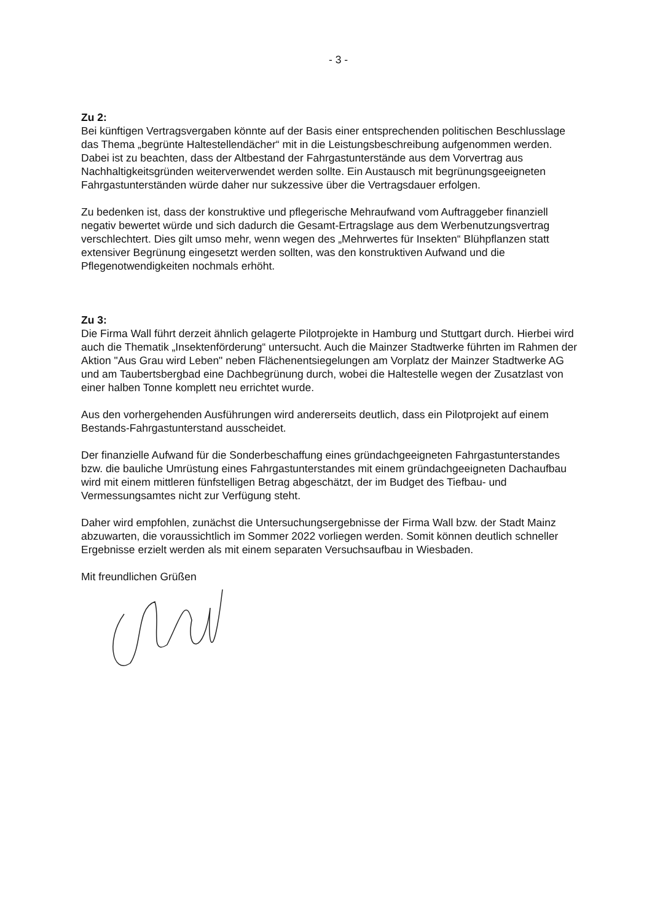- 3 -
Zu 2:
Bei künftigen Vertragsvergaben könnte auf der Basis einer entsprechenden politischen Beschlusslage das Thema „begrünte Haltestellendächer“ mit in die Leistungsbeschreibung aufgenommen werden. Dabei ist zu beachten, dass der Altbestand der Fahrgastunterstände aus dem Vorvertrag aus Nachhaltigkeitsgründen weiterverwendet werden sollte. Ein Austausch mit begrünungsgeeigneten Fahrgastunterständen würde daher nur sukzessive über die Vertragsdauer erfolgen.
Zu bedenken ist, dass der konstruktive und pflegerische Mehraufwand vom Auftraggeber finanziell negativ bewertet würde und sich dadurch die Gesamt-Ertragslage aus dem Werbenutzungsvertrag verschlechtert. Dies gilt umso mehr, wenn wegen des „Mehrwertes für Insekten“ Blühpflanzen statt extensiver Begrünung eingesetzt werden sollten, was den konstruktiven Aufwand und die Pflegenotwendigkeiten nochmals erhöht.
Zu 3:
Die Firma Wall führt derzeit ähnlich gelagerte Pilotprojekte in Hamburg und Stuttgart durch. Hierbei wird auch die Thematik „Insektenförderung“ untersucht. Auch die Mainzer Stadtwerke führten im Rahmen der Aktion "Aus Grau wird Leben" neben Flächenentsiegelungen am Vorplatz der Mainzer Stadtwerke AG und am Taubertsbergbad eine Dachbegrünung durch, wobei die Haltestelle wegen der Zusatzlast von einer halben Tonne komplett neu errichtet wurde.
Aus den vorhergehenden Ausführungen wird andererseits deutlich, dass ein Pilotprojekt auf einem Bestands-Fahrgastunterstand ausscheidet.
Der finanzielle Aufwand für die Sonderbeschaffung eines gründachgeeigneten Fahrgastunterstandes bzw. die bauliche Umrüstung eines Fahrgastunterstandes mit einem gründachgeeigneten Dachaufbau wird mit einem mittleren fünfstelligen Betrag abgeschätzt, der im Budget des Tiefbau- und Vermessungsamtes nicht zur Verfügung steht.
Daher wird empfohlen, zunächst die Untersuchungsergebnisse der Firma Wall bzw. der Stadt Mainz abzuwarten, die voraussichtlich im Sommer 2022 vorliegen werden. Somit können deutlich schneller Ergebnisse erzielt werden als mit einem separaten Versuchsaufbau in Wiesbaden.
Mit freundlichen Grüßen